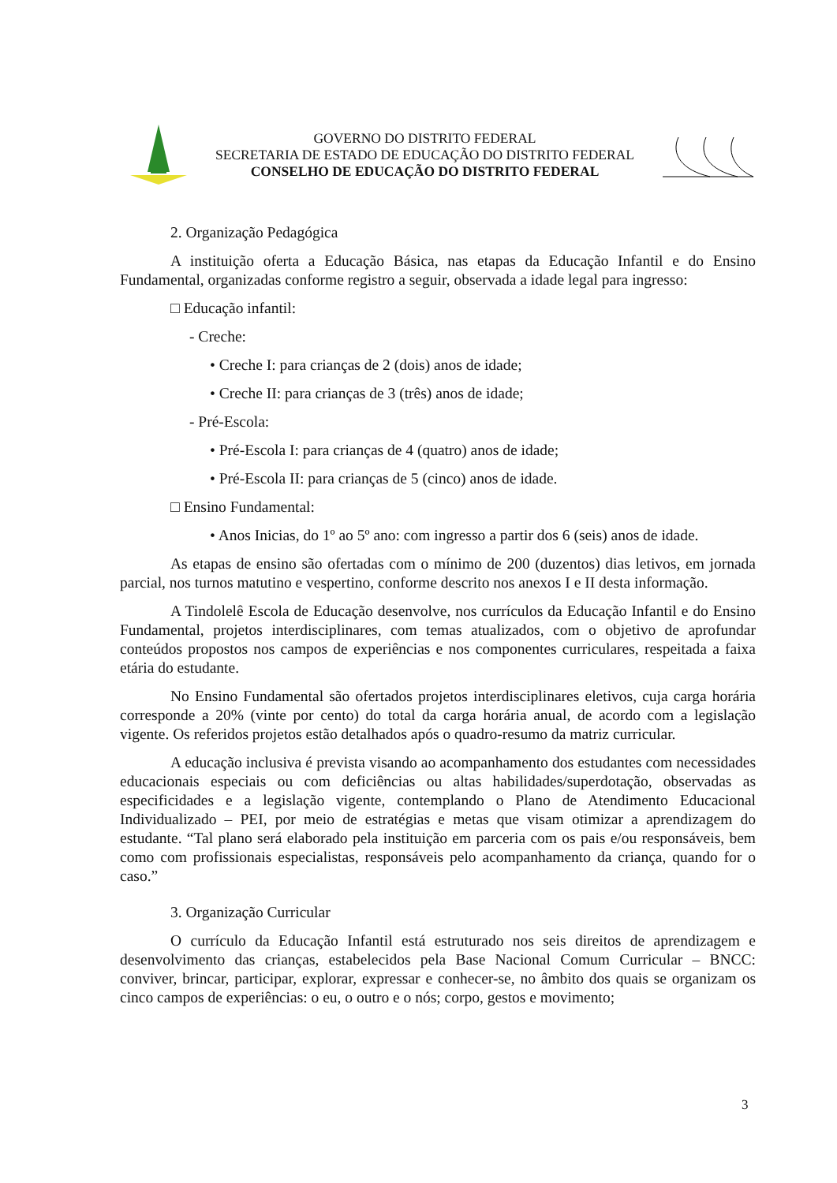GOVERNO DO DISTRITO FEDERAL
SECRETARIA DE ESTADO DE EDUCAÇÃO DO DISTRITO FEDERAL
CONSELHO DE EDUCAÇÃO DO DISTRITO FEDERAL
2. Organização Pedagógica
A instituição oferta a Educação Básica, nas etapas da Educação Infantil e do Ensino Fundamental, organizadas conforme registro a seguir, observada a idade legal para ingresso:
□ Educação infantil:
- Creche:
• Creche I: para crianças de 2 (dois) anos de idade;
• Creche II: para crianças de 3 (três) anos de idade;
- Pré-Escola:
• Pré-Escola I: para crianças de 4 (quatro) anos de idade;
• Pré-Escola II: para crianças de 5 (cinco) anos de idade.
□ Ensino Fundamental:
• Anos Inicias, do 1º ao 5º ano: com ingresso a partir dos 6 (seis) anos de idade.
As etapas de ensino são ofertadas com o mínimo de 200 (duzentos) dias letivos, em jornada parcial, nos turnos matutino e vespertino, conforme descrito nos anexos I e II desta informação.
A Tindolelê Escola de Educação desenvolve, nos currículos da Educação Infantil e do Ensino Fundamental, projetos interdisciplinares, com temas atualizados, com o objetivo de aprofundar conteúdos propostos nos campos de experiências e nos componentes curriculares, respeitada a faixa etária do estudante.
No Ensino Fundamental são ofertados projetos interdisciplinares eletivos, cuja carga horária corresponde a 20% (vinte por cento) do total da carga horária anual, de acordo com a legislação vigente. Os referidos projetos estão detalhados após o quadro-resumo da matriz curricular.
A educação inclusiva é prevista visando ao acompanhamento dos estudantes com necessidades educacionais especiais ou com deficiências ou altas habilidades/superdotação, observadas as especificidades e a legislação vigente, contemplando o Plano de Atendimento Educacional Individualizado – PEI, por meio de estratégias e metas que visam otimizar a aprendizagem do estudante. “Tal plano será elaborado pela instituição em parceria com os pais e/ou responsáveis, bem como com profissionais especialistas, responsáveis pelo acompanhamento da criança, quando for o caso.”
3. Organização Curricular
O currículo da Educação Infantil está estruturado nos seis direitos de aprendizagem e desenvolvimento das crianças, estabelecidos pela Base Nacional Comum Curricular – BNCC: conviver, brincar, participar, explorar, expressar e conhecer-se, no âmbito dos quais se organizam os cinco campos de experiências: o eu, o outro e o nós; corpo, gestos e movimento;
3